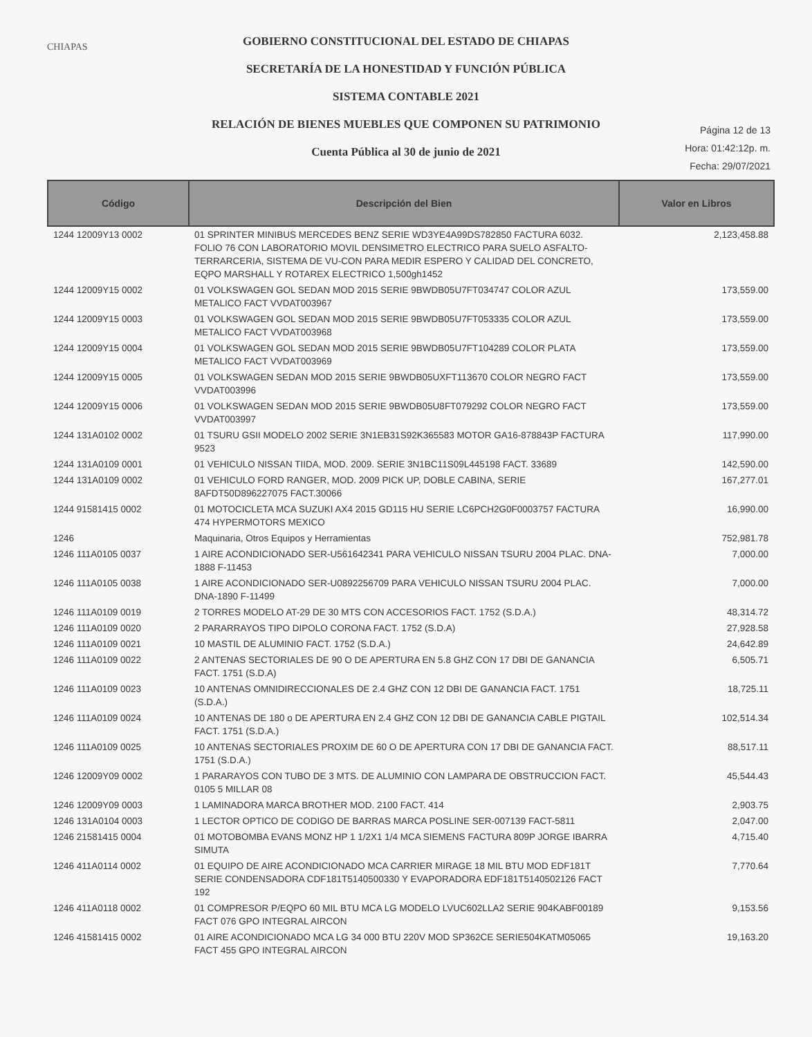CHIAPAS
GOBIERNO CONSTITUCIONAL DEL ESTADO DE CHIAPAS
SECRETARÍA DE LA HONESTIDAD Y FUNCIÓN PÚBLICA
SISTEMA CONTABLE 2021
RELACIÓN DE BIENES MUEBLES QUE COMPONEN SU PATRIMONIO
Cuenta Pública al 30 de junio de 2021
Página 12 de 13
Hora: 01:42:12p. m.
Fecha: 29/07/2021
| Código | Descripción del Bien | Valor en Libros |
| --- | --- | --- |
| 1244 12009Y13 0002 | 01 SPRINTER MINIBUS MERCEDES BENZ SERIE WD3YE4A99DS782850 FACTURA 6032. FOLIO 76 CON LABORATORIO MOVIL DENSIMETRO ELECTRICO PARA SUELO ASFALTO-TERRARCERIA, SISTEMA DE VU-CON PARA MEDIR ESPERO Y CALIDAD DEL CONCRETO, EQPO MARSHALL Y ROTAREX ELECTRICO 1,500gh1452 | 2,123,458.88 |
| 1244 12009Y15 0002 | 01 VOLKSWAGEN GOL SEDAN MOD 2015 SERIE 9BWDB05U7FT034747 COLOR AZUL METALICO FACT VVDAT003967 | 173,559.00 |
| 1244 12009Y15 0003 | 01 VOLKSWAGEN GOL SEDAN MOD 2015 SERIE 9BWDB05U7FT053335 COLOR AZUL METALICO FACT VVDAT003968 | 173,559.00 |
| 1244 12009Y15 0004 | 01 VOLKSWAGEN GOL SEDAN MOD 2015 SERIE 9BWDB05U7FT104289 COLOR PLATA METALICO FACT VVDAT003969 | 173,559.00 |
| 1244 12009Y15 0005 | 01 VOLKSWAGEN SEDAN MOD 2015 SERIE 9BWDB05UXFT113670 COLOR NEGRO FACT VVDAT003996 | 173,559.00 |
| 1244 12009Y15 0006 | 01 VOLKSWAGEN SEDAN MOD 2015 SERIE 9BWDB05U8FT079292 COLOR NEGRO FACT VVDAT003997 | 173,559.00 |
| 1244 131A0102 0002 | 01 TSURU GSII MODELO 2002 SERIE 3N1EB31S92K365583 MOTOR GA16-878843P FACTURA 9523 | 117,990.00 |
| 1244 131A0109 0001 | 01 VEHICULO NISSAN TIIDA, MOD. 2009. SERIE 3N1BC11S09L445198 FACT. 33689 | 142,590.00 |
| 1244 131A0109 0002 | 01 VEHICULO FORD RANGER, MOD. 2009 PICK UP, DOBLE CABINA, SERIE 8AFDT50D896227075 FACT.30066 | 167,277.01 |
| 1244 91581415 0002 | 01 MOTOCICLETA MCA SUZUKI AX4 2015 GD115 HU SERIE LC6PCH2G0F0003757 FACTURA 474 HYPERMOTORS MEXICO | 16,990.00 |
| 1246 | Maquinaria, Otros Equipos y Herramientas | 752,981.78 |
| 1246 111A0105 0037 | 1 AIRE ACONDICIONADO SER-U561642341 PARA VEHICULO NISSAN TSURU 2004 PLAC. DNA-1888 F-11453 | 7,000.00 |
| 1246 111A0105 0038 | 1 AIRE ACONDICIONADO SER-U0892256709 PARA VEHICULO NISSAN TSURU 2004 PLAC. DNA-1890 F-11499 | 7,000.00 |
| 1246 111A0109 0019 | 2 TORRES MODELO AT-29 DE 30 MTS CON ACCESORIOS FACT. 1752 (S.D.A.) | 48,314.72 |
| 1246 111A0109 0020 | 2 PARARRAYOS TIPO DIPOLO CORONA FACT. 1752 (S.D.A) | 27,928.58 |
| 1246 111A0109 0021 | 10 MASTIL DE ALUMINIO FACT. 1752 (S.D.A.) | 24,642.89 |
| 1246 111A0109 0022 | 2 ANTENAS SECTORIALES DE 90 O DE APERTURA EN 5.8 GHZ CON 17 DBI DE GANANCIA FACT. 1751 (S.D.A) | 6,505.71 |
| 1246 111A0109 0023 | 10 ANTENAS OMNIDIRECCIONALES DE 2.4 GHZ CON 12 DBI DE GANANCIA FACT. 1751 (S.D.A.) | 18,725.11 |
| 1246 111A0109 0024 | 10 ANTENAS DE 180 o DE APERTURA EN 2.4 GHZ CON 12 DBI DE GANANCIA CABLE PIGTAIL FACT. 1751 (S.D.A.) | 102,514.34 |
| 1246 111A0109 0025 | 10 ANTENAS SECTORIALES PROXIM DE 60 O DE APERTURA CON 17 DBI DE GANANCIA FACT. 1751 (S.D.A.) | 88,517.11 |
| 1246 12009Y09 0002 | 1 PARARAYOS CON TUBO DE 3 MTS. DE ALUMINIO CON LAMPARA DE OBSTRUCCION FACT. 0105 5 MILLAR 08 | 45,544.43 |
| 1246 12009Y09 0003 | 1 LAMINADORA MARCA BROTHER MOD. 2100 FACT. 414 | 2,903.75 |
| 1246 131A0104 0003 | 1 LECTOR OPTICO DE CODIGO DE BARRAS MARCA POSLINE SER-007139 FACT-5811 | 2,047.00 |
| 1246 21581415 0004 | 01 MOTOBOMBA EVANS MONZ HP 1 1/2X1 1/4 MCA SIEMENS FACTURA 809P JORGE IBARRA SIMUTA | 4,715.40 |
| 1246 411A0114 0002 | 01 EQUIPO DE AIRE ACONDICIONADO MCA CARRIER MIRAGE 18 MIL BTU MOD EDF181T SERIE CONDENSADORA CDF181T5140500330 Y EVAPORADORA EDF181T5140502126 FACT 192 | 7,770.64 |
| 1246 411A0118 0002 | 01 COMPRESOR P/EQPO 60 MIL BTU MCA LG MODELO LVUC602LLA2 SERIE 904KABF00189 FACT 076 GPO INTEGRAL AIRCON | 9,153.56 |
| 1246 41581415 0002 | 01 AIRE ACONDICIONADO MCA LG 34 000 BTU 220V MOD SP362CE SERIE504KATM05065 FACT 455 GPO INTEGRAL AIRCON | 19,163.20 |